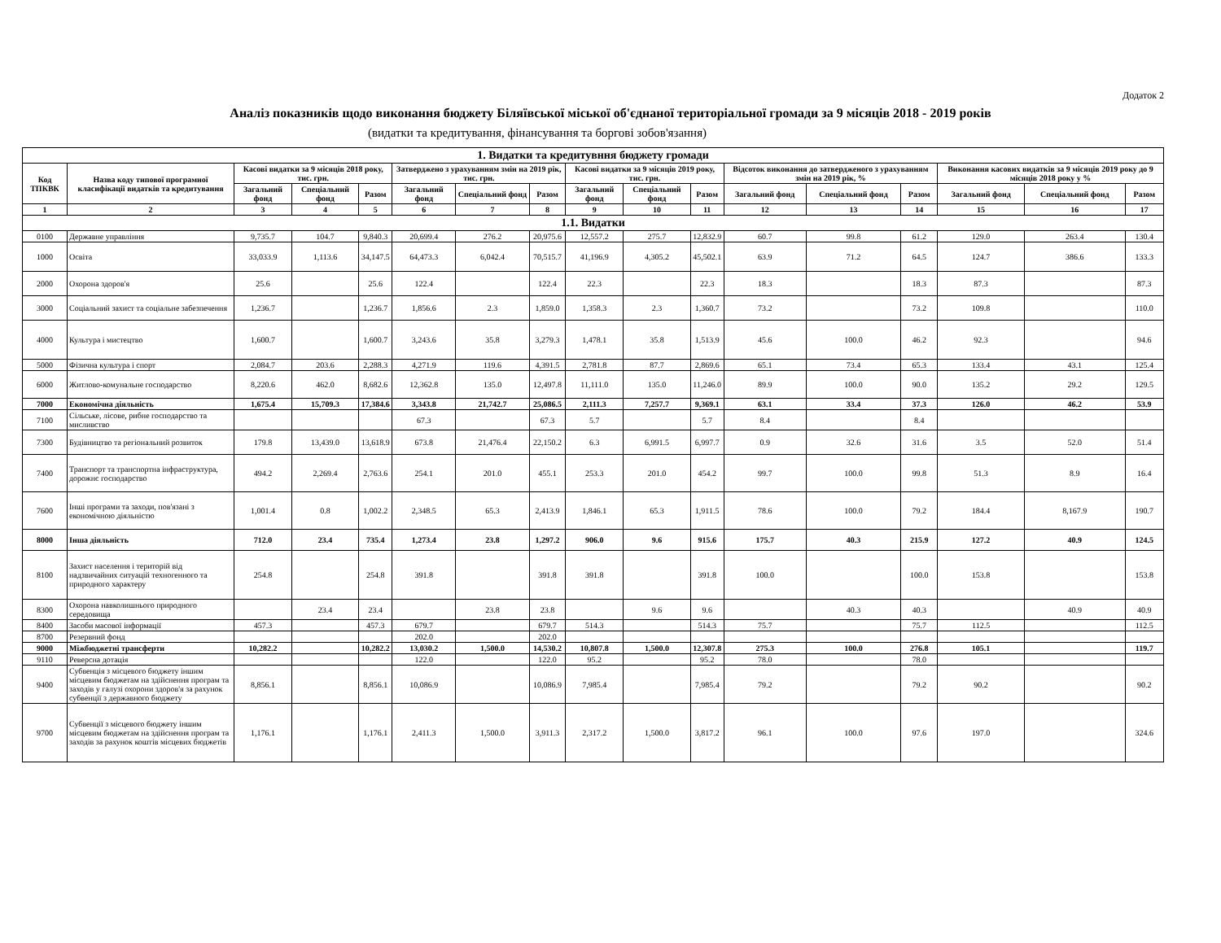Додаток 2
Аналіз показників щодо виконання бюджету Біляївської міської об'єднаної територіальної громади за 9 місяців 2018 - 2019 років
(видатки та кредитування, фінансування та боргові зобов'язання)
| 1. Видатки та кредитувння бюджету громади | | | | | | | | | | | | | | | | |
| Код ТПКВК | Назва коду типової програмної класифікації видатків та кредитування | Касові видатки за 9 місяців 2018 року, тис. грн. | | | Затверджено з урахуванням змін на 2019 рік, тис. грн. | | | Касові видатки за 9 місяців 2019 року, тис. грн. | | | Відсоток виконання до затвердженого з урахуванням змін на 2019 рік, % | | | Виконання касових видатків за 9 місяців 2019 року до 9 місяців 2018 року у % | | |
| | | Загальний фонд | Спеціальний фонд | Разом | Загальний фонд | Спеціальний фонд | Разом | Загальний фонд | Спеціальний фонд | Разом | Загальний фонд | Спеціальний фонд | Разом | Загальний фонд | Спеціальний фонд | Разом |
| 1 | 2 | 3 | 4 | 5 | 6 | 7 | 8 | 9 | 10 | 11 | 12 | 13 | 14 | 15 | 16 | 17 |
| 1.1. Видатки | | | | | | | | | | | | | | | | |
| 0100 | Державне управління | 9,735.7 | 104.7 | 9,840.3 | 20,699.4 | 276.2 | 20,975.6 | 12,557.2 | 275.7 | 12,832.9 | 60.7 | 99.8 | 61.2 | 129.0 | 263.4 | 130.4 |
| 1000 | Освіта | 33,033.9 | 1,113.6 | 34,147.5 | 64,473.3 | 6,042.4 | 70,515.7 | 41,196.9 | 4,305.2 | 45,502.1 | 63.9 | 71.2 | 64.5 | 124.7 | 386.6 | 133.3 |
| 2000 | Охорона здоров'я | 25.6 | | 25.6 | 122.4 | | 122.4 | 22.3 | | 22.3 | 18.3 | | 18.3 | 87.3 | | 87.3 |
| 3000 | Соціальний захист та соціальне забезпечення | 1,236.7 | | 1,236.7 | 1,856.6 | 2.3 | 1,859.0 | 1,358.3 | 2.3 | 1,360.7 | 73.2 | | 73.2 | 109.8 | | 110.0 |
| 4000 | Культура і мистецтво | 1,600.7 | | 1,600.7 | 3,243.6 | 35.8 | 3,279.3 | 1,478.1 | 35.8 | 1,513.9 | 45.6 | 100.0 | 46.2 | 92.3 | | 94.6 |
| 5000 | Фізична культура і спорт | 2,084.7 | 203.6 | 2,288.3 | 4,271.9 | 119.6 | 4,391.5 | 2,781.8 | 87.7 | 2,869.6 | 65.1 | 73.4 | 65.3 | 133.4 | 43.1 | 125.4 |
| 6000 | Житлово-комунальне господарство | 8,220.6 | 462.0 | 8,682.6 | 12,362.8 | 135.0 | 12,497.8 | 11,111.0 | 135.0 | 11,246.0 | 89.9 | 100.0 | 90.0 | 135.2 | 29.2 | 129.5 |
| 7000 | Економічна діяльність | 1,675.4 | 15,709.3 | 17,384.6 | 3,343.8 | 21,742.7 | 25,086.5 | 2,111.3 | 7,257.7 | 9,369.1 | 63.1 | 33.4 | 37.3 | 126.0 | 46.2 | 53.9 |
| 7100 | Сільське, лісове, рибне господарство та мисливство | | | | 67.3 | | 67.3 | 5.7 | | 5.7 | 8.4 | | 8.4 | | | |
| 7300 | Будівництво та регіональний розвиток | 179.8 | 13,439.0 | 13,618.9 | 673.8 | 21,476.4 | 22,150.2 | 6.3 | 6,991.5 | 6,997.7 | 0.9 | 32.6 | 31.6 | 3.5 | 52.0 | 51.4 |
| 7400 | Транспорт та транспортна інфраструктура, дорожнє господарство | 494.2 | 2,269.4 | 2,763.6 | 254.1 | 201.0 | 455.1 | 253.3 | 201.0 | 454.2 | 99.7 | 100.0 | 99.8 | 51.3 | 8.9 | 16.4 |
| 7600 | Інші програми та заходи, пов'язані з економічною діяльністю | 1,001.4 | 0.8 | 1,002.2 | 2,348.5 | 65.3 | 2,413.9 | 1,846.1 | 65.3 | 1,911.5 | 78.6 | 100.0 | 79.2 | 184.4 | 8,167.9 | 190.7 |
| 8000 | Інша діяльність | 712.0 | 23.4 | 735.4 | 1,273.4 | 23.8 | 1,297.2 | 906.0 | 9.6 | 915.6 | 175.7 | 40.3 | 215.9 | 127.2 | 40.9 | 124.5 |
| 8100 | Захист населення і територій від надзвичайних ситуацій техногенного та природного характеру | 254.8 | | 254.8 | 391.8 | | 391.8 | 391.8 | | 391.8 | 100.0 | | 100.0 | 153.8 | | 153.8 |
| 8300 | Охорона навколишнього природного середовища | | 23.4 | 23.4 | | 23.8 | 23.8 | | 9.6 | 9.6 | | 40.3 | 40.3 | | 40.9 | 40.9 |
| 8400 | Засоби масової інформації | 457.3 | | 457.3 | 679.7 | | 679.7 | 514.3 | | 514.3 | 75.7 | | 75.7 | 112.5 | | 112.5 |
| 8700 | Резервний фонд | | | | 202.0 | | 202.0 | | | | | | | | | |
| 9000 | Міжбюджетні трансферти | 10,282.2 | | 10,282.2 | 13,030.2 | 1,500.0 | 14,530.2 | 10,807.8 | 1,500.0 | 12,307.8 | 275.3 | 100.0 | 276.8 | 105.1 | | 119.7 |
| 9110 | Реверсна дотація | | | | 122.0 | | 122.0 | 95.2 | | 95.2 | 78.0 | | 78.0 | | | |
| 9400 | Субвенція з місцевого бюджету іншим місцевим бюджетам на здійснення програм та заходів у галузі охорони здоров'я за рахунок субвенції з державного бюджету | 8,856.1 | | 8,856.1 | 10,086.9 | | 10,086.9 | 7,985.4 | | 7,985.4 | 79.2 | | 79.2 | 90.2 | | 90.2 |
| 9700 | Субвенції з місцевого бюджету іншим місцевим бюджетам на здійснення програм та заходів за рахунок коштів місцевих бюджетів | 1,176.1 | | 1,176.1 | 2,411.3 | 1,500.0 | 3,911.3 | 2,317.2 | 1,500.0 | 3,817.2 | 96.1 | 100.0 | 97.6 | 197.0 | | 324.6 |